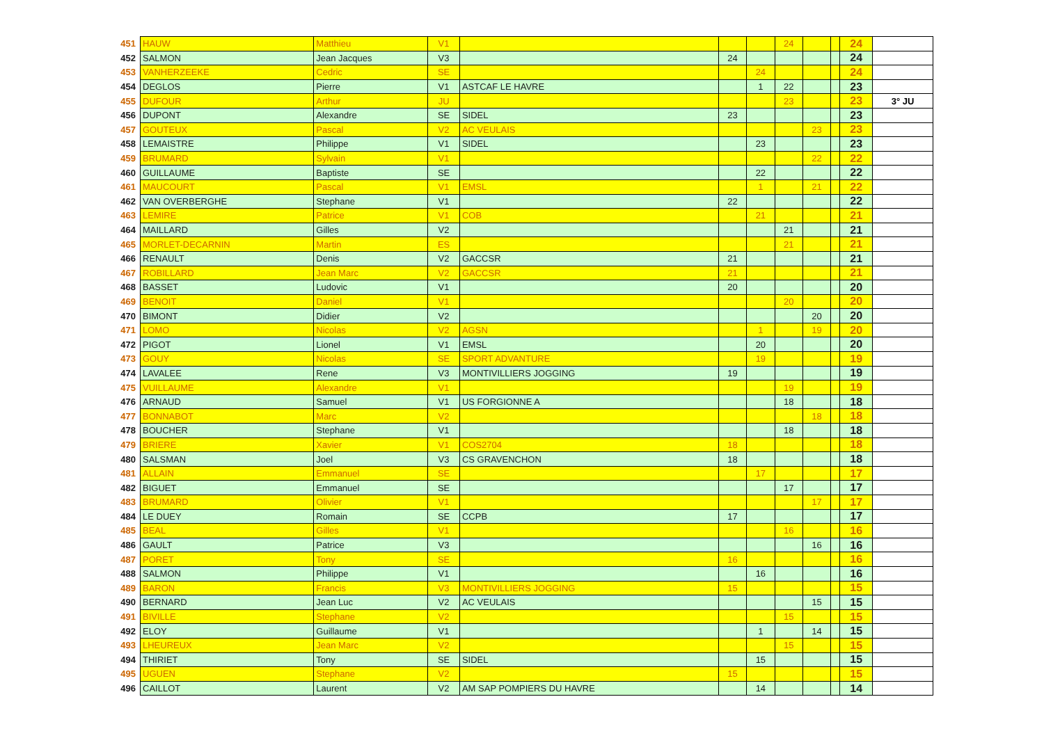| 451 | HAUW | Matthieu | V1 | | | | 24 | | | 24 | |
| 452 | SALMON | Jean Jacques | V3 | | 24 | | | | | 24 | |
| 453 | VANHERZEEKE | Cedric | SE | | | 24 | | | | 24 | |
| 454 | DEGLOS | Pierre | V1 | ASTCAF LE HAVRE | | 1 | 22 | | | 23 | |
| 455 | DUFOUR | Arthur | JU | | | | 23 | | | 23 | 3° JU |
| 456 | DUPONT | Alexandre | SE | SIDEL | 23 | | | | | 23 | |
| 457 | GOUTEUX | Pascal | V2 | AC VEULAIS | | | | 23 | | 23 | |
| 458 | LEMAISTRE | Philippe | V1 | SIDEL | | 23 | | | | 23 | |
| 459 | BRUMARD | Sylvain | V1 | | | | | 22 | | 22 | |
| 460 | GUILLAUME | Baptiste | SE | | | 22 | | | | 22 | |
| 461 | MAUCOURT | Pascal | V1 | EMSL | | 1 | | 21 | | 22 | |
| 462 | VAN OVERBERGHE | Stephane | V1 | | 22 | | | | | 22 | |
| 463 | LEMIRE | Patrice | V1 | COB | | 21 | | | | 21 | |
| 464 | MAILLARD | Gilles | V2 | | | | 21 | | | 21 | |
| 465 | MORLET-DECARNIN | Martin | ES | | | | 21 | | | 21 | |
| 466 | RENAULT | Denis | V2 | GACCSR | 21 | | | | | 21 | |
| 467 | ROBILLARD | Jean Marc | V2 | GACCSR | 21 | | | | | 21 | |
| 468 | BASSET | Ludovic | V1 | | 20 | | | | | 20 | |
| 469 | BENOIT | Daniel | V1 | | | | 20 | | | 20 | |
| 470 | BIMONT | Didier | V2 | | | | | 20 | | 20 | |
| 471 | LOMO | Nicolas | V2 | AGSN | | 1 | | 19 | | 20 | |
| 472 | PIGOT | Lionel | V1 | EMSL | | 20 | | | | 20 | |
| 473 | GOUY | Nicolas | SE | SPORT ADVANTURE | | 19 | | | | 19 | |
| 474 | LAVALEE | Rene | V3 | MONTIVILLIERS JOGGING | 19 | | | | | 19 | |
| 475 | VUILLAUME | Alexandre | V1 | | | | 19 | | | 19 | |
| 476 | ARNAUD | Samuel | V1 | US FORGIONNE A | | | 18 | | | 18 | |
| 477 | BONNABOT | Marc | V2 | | | | | 18 | | 18 | |
| 478 | BOUCHER | Stephane | V1 | | | | 18 | | | 18 | |
| 479 | BRIERE | Xavier | V1 | COS2704 | 18 | | | | | 18 | |
| 480 | SALSMAN | Joel | V3 | CS GRAVENCHON | 18 | | | | | 18 | |
| 481 | ALLAIN | Emmanuel | SE | | | 17 | | | | 17 | |
| 482 | BIGUET | Emmanuel | SE | | | | 17 | | | 17 | |
| 483 | BRUMARD | Olivier | V1 | | | | | 17 | | 17 | |
| 484 | LE DUEY | Romain | SE | CCPB | 17 | | | | | 17 | |
| 485 | BEAL | Gilles | V1 | | | | 16 | | | 16 | |
| 486 | GAULT | Patrice | V3 | | | | | 16 | | 16 | |
| 487 | PORET | Tony | SE | | 16 | | | | | 16 | |
| 488 | SALMON | Philippe | V1 | | | 16 | | | | 16 | |
| 489 | BARON | Francis | V3 | MONTIVILLIERS JOGGING | 15 | | | | | 15 | |
| 490 | BERNARD | Jean Luc | V2 | AC VEULAIS | | | | 15 | | 15 | |
| 491 | BIVILLE | Stephane | V2 | | | | 15 | | | 15 | |
| 492 | ELOY | Guillaume | V1 | | | 1 | | 14 | | 15 | |
| 493 | LHEUREUX | Jean Marc | V2 | | | | 15 | | | 15 | |
| 494 | THIRIET | Tony | SE | SIDEL | | 15 | | | | 15 | |
| 495 | UGUEN | Stephane | V2 | | 15 | | | | | 15 | |
| 496 | CAILLOT | Laurent | V2 | AM SAP POMPIERS DU HAVRE | | 14 | | | | 14 | |